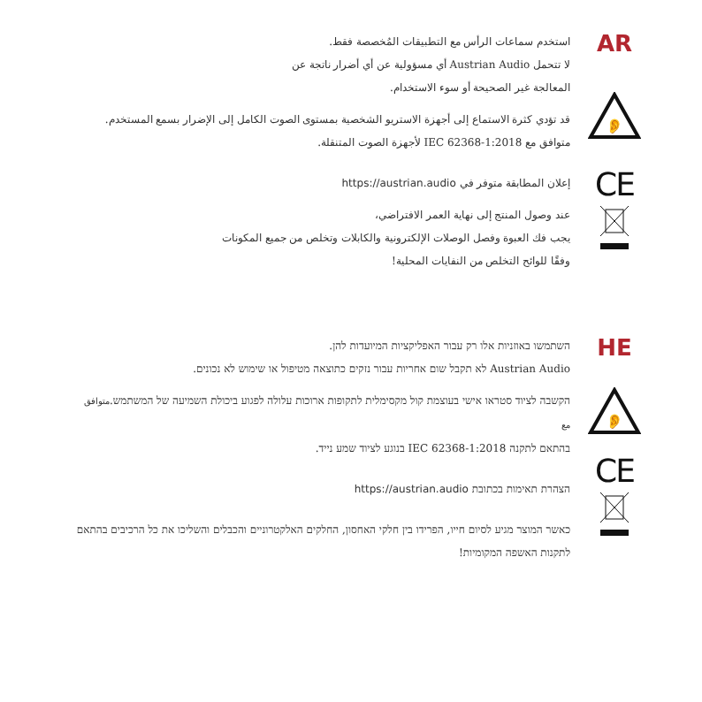استخدم سماعات الرأس مع التطبيقات المُخصصة فقط.
لا تتحمل Austrian Audio أي مسؤولية عن أي أضرار ناتجة عن
المعالجة غير الصحيحة أو سوء الاستخدام.
قد تؤدي كثرة الاستماع إلى أجهزة الاستريو الشخصية بمستوى الصوت الكامل إلى الإضرار بسمع المستخدم.
متوافق مع IEC 62368-1:2018 لأجهزة الصوت المتنقلة.
إعلان المطابقة متوفر في https://austrian.audio
عند وصول المنتج إلى نهاية العمر الافتراضي،
يجب فك العبوة وفصل الوصلات الإلكترونية والكابلات وتخلص من جميع المكونات
وفقًا للوائح التخلص من النفايات المحلية!
AR
👂
CE
השתמשו באוזניות אלו רק עבור האפליקציות המיועדות להן.
Austrian Audio לא תקבל שום אחריות עבור נזקים כתוצאה מטיפול או שימוש לא נכונים.
הקשבה לציוד סטראו אישי בעוצמת קול מקסימלית לתקופות ארוכות עלולה לפגוע ביכולת השמיעה של המשתמש.متوافق مع
בהתאם לתקנה IEC 62368-1:2018 בנוגע לציוד שמע נייד.
הצהרת תאימות בכתובת https://austrian.audio
כאשר המוצר מגיע לסיום חייו, הפרידו בין חלקי האחסון, החלקים האלקטרוניים והכבלים והשליכו את כל הרכיבים בהתאם לתקנות האשפה המקומיות!
HE
👂
CE